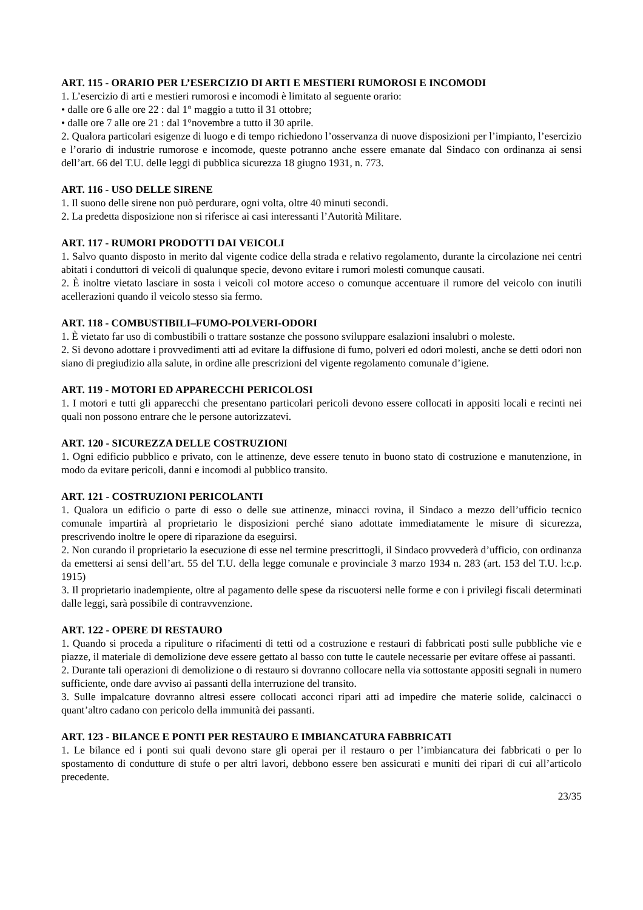ART. 115 - ORARIO PER L’ESERCIZIO DI ARTI E MESTIERI RUMOROSI E INCOMODI
1. L’esercizio di arti e mestieri rumorosi e incomodi è limitato al seguente orario:
• dalle ore 6 alle ore 22 : dal 1° maggio a tutto il 31 ottobre;
• dalle ore 7 alle ore 21 : dal 1°novembre a tutto il 30 aprile.
2. Qualora particolari esigenze di luogo e di tempo richiedono l’osservanza di nuove disposizioni per l’impianto, l’esercizio e l’orario di industrie rumorose e incomode, queste potranno anche essere emanate dal Sindaco con ordinanza ai sensi dell’art. 66 del T.U. delle leggi di pubblica sicurezza 18 giugno 1931, n. 773.
ART. 116 - USO DELLE SIRENE
1. Il suono delle sirene non può perdurare, ogni volta, oltre 40 minuti secondi.
2. La predetta disposizione non si riferisce ai casi interessanti l’Autorità Militare.
ART. 117 - RUMORI PRODOTTI DAI VEICOLI
1. Salvo quanto disposto in merito dal vigente codice della strada e relativo regolamento, durante la circolazione nei centri abitati i conduttori di veicoli di qualunque specie, devono evitare i rumori molesti comunque causati.
2. È inoltre vietato lasciare in sosta i veicoli col motore acceso o comunque accentuare il rumore del veicolo con inutili acellerazioni quando il veicolo stesso sia fermo.
ART. 118 - COMBUSTIBILI–FUMO-POLVERI-ODORI
1. È vietato far uso di combustibili o trattare sostanze che possono sviluppare esalazioni insalubri o moleste.
2. Si devono adottare i provvedimenti atti ad evitare la diffusione di fumo, polveri ed odori molesti, anche se detti odori non siano di pregiudizio alla salute, in ordine alle prescrizioni del vigente regolamento comunale d’igiene.
ART. 119 - MOTORI ED APPARECCHI PERICOLOSI
1. I motori e tutti gli apparecchi che presentano particolari pericoli devono essere collocati in appositi locali e recinti nei quali non possono entrare che le persone autorizzatevi.
ART. 120 - SICUREZZA DELLE COSTRUZIONI
1. Ogni edificio pubblico e privato, con le attinenze, deve essere tenuto in buono stato di costruzione e manutenzione, in modo da evitare pericoli, danni e incomodi al pubblico transito.
ART. 121 - COSTRUZIONI PERICOLANTI
1. Qualora un edificio o parte di esso o delle sue attinenze, minacci rovina, il Sindaco a mezzo dell’ufficio tecnico comunale impartirà al proprietario le disposizioni perché siano adottate immediatamente le misure di sicurezza, prescrivendo inoltre le opere di riparazione da eseguirsi.
2. Non curando il proprietario la esecuzione di esse nel termine prescrittogli, il Sindaco provvederà d’ufficio, con ordinanza da emettersi ai sensi dell’art. 55 del T.U. della legge comunale e provinciale 3 marzo 1934 n. 283 (art. 153 del T.U. l:c.p. 1915)
3. Il proprietario inadempiente, oltre al pagamento delle spese da riscuotersi nelle forme e con i privilegi fiscali determinati dalle leggi, sarà possibile di contravvenzione.
ART. 122 - OPERE DI RESTAURO
1. Quando si proceda a ripuliture o rifacimenti di tetti od a costruzione e restauri di fabbricati posti sulle pubbliche vie e piazze, il materiale di demolizione deve essere gettato al basso con tutte le cautele necessarie per evitare offese ai passanti.
2. Durante tali operazioni di demolizione o di restauro si dovranno collocare nella via sottostante appositi segnali in numero sufficiente, onde dare avviso ai passanti della interruzione del transito.
3. Sulle impalcature dovranno altresì essere collocati acconci ripari atti ad impedire che materie solide, calcinacci o quant’altro cadano con pericolo della immunità dei passanti.
ART. 123 - BILANCE E PONTI PER RESTAURO E IMBIANCATURA FABBRICATI
1. Le bilance ed i ponti sui quali devono stare gli operai per il restauro o per l’imbiancatura dei fabbricati o per lo spostamento di condutture di stufe o per altri lavori, debbono essere ben assicurati e muniti dei ripari di cui all’articolo precedente.
23/35